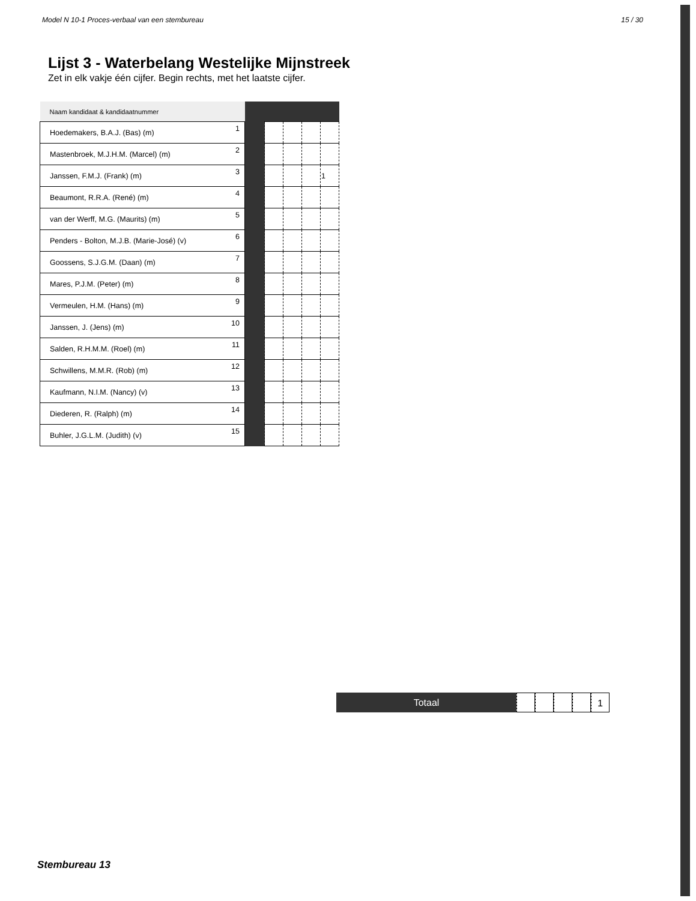Model N 10-1 Proces-verbaal van een stembureau 15 / 30
Lijst 3 - Waterbelang Westelijke Mijnstreek
Zet in elk vakje één cijfer. Begin rechts, met het laatste cijfer.
| Naam kandidaat & kandidaatnummer | | | | | | |
| Hoedemakers, B.A.J. (Bas) (m) | 1 | | | | | |
| Mastenbroek, M.J.H.M. (Marcel) (m) | 2 | | | | | |
| Janssen, F.M.J. (Frank) (m) | 3 | | | | | 1 |
| Beaumont, R.R.A. (René) (m) | 4 | | | | | |
| van der Werff, M.G. (Maurits) (m) | 5 | | | | | |
| Penders - Bolton, M.J.B. (Marie-José) (v) | 6 | | | | | |
| Goossens, S.J.G.M. (Daan) (m) | 7 | | | | | |
| Mares, P.J.M. (Peter) (m) | 8 | | | | | |
| Vermeulen, H.M. (Hans) (m) | 9 | | | | | |
| Janssen, J. (Jens) (m) | 10 | | | | | |
| Salden, R.H.M.M. (Roel) (m) | 11 | | | | | |
| Schwillens, M.M.R. (Rob) (m) | 12 | | | | | |
| Kaufmann, N.I.M. (Nancy) (v) | 13 | | | | | |
| Diederen, R. (Ralph) (m) | 14 | | | | | |
| Buhler, J.G.L.M. (Judith) (v) | 15 | | | | | |
Totaal 1
Stembureau 13